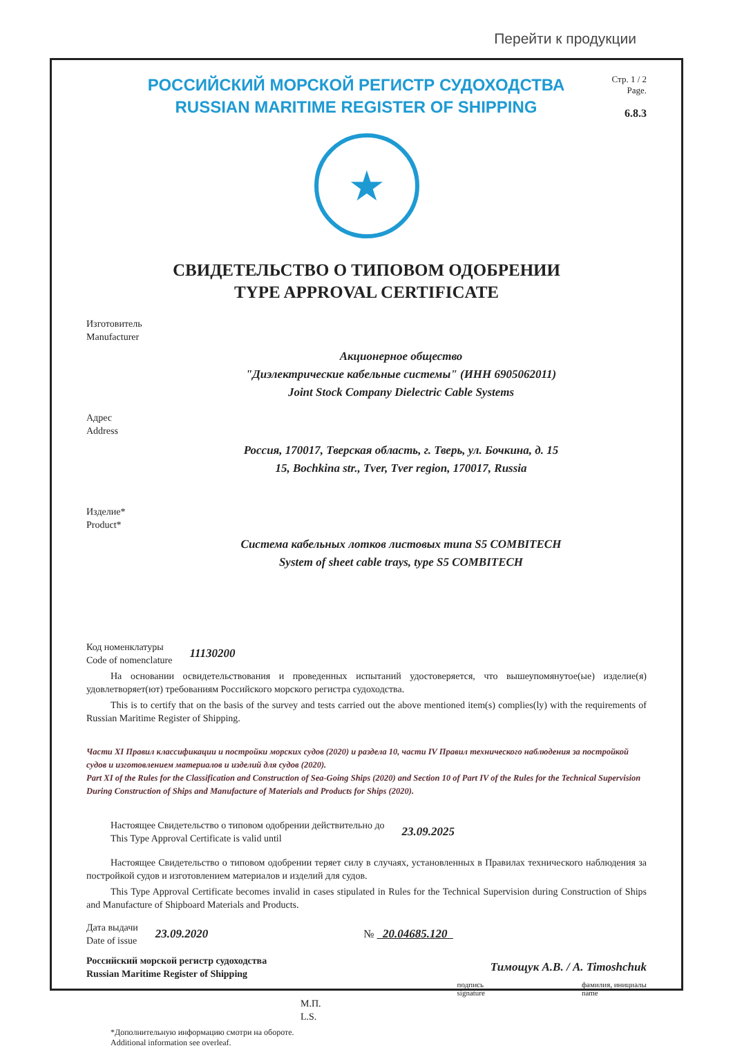Перейти к продукции
РОССИЙСКИЙ МОРСКОЙ РЕГИСТР СУДОХОДСТВА
RUSSIAN MARITIME REGISTER OF SHIPPING
Стр. 1 / 2
Page.
6.8.3
★
СВИДЕТЕЛЬСТВО О ТИПОВОМ ОДОБРЕНИИ
TYPE APPROVAL CERTIFICATE
Изготовитель
Manufacturer
Акционерное общество
"Диэлектрические кабельные системы" (ИНН 6905062011)
Joint Stock Company Dielectric Cable Systems
Адрес
Address
Россия, 170017, Тверская область, г. Тверь, ул. Бочкина, д. 15
15, Bochkina str., Tver, Tver region, 170017, Russia
Изделие*
Product*
Система кабельных лотков листовых типа S5 COMBITECH
System of sheet cable trays, type S5 COMBITECH
Код номенклатуры
Code of nomenclature
11130200
На основании освидетельствования и проведенных испытаний удостоверяется, что вышеупомянутое(ые) изделие(я) удовлетворяет(ют) требованиям Российского морского регистра судоходства.
This is to certify that on the basis of the survey and tests carried out the above mentioned item(s) complies(ly) with the requirements of Russian Maritime Register of Shipping.
Части XI Правил классификации и постройки морских судов (2020) и раздела 10, части IV Правил технического наблюдения за постройкой судов и изготовлением материалов и изделий для судов (2020).
Part XI of the Rules for the Classification and Construction of Sea-Going Ships (2020) and Section 10 of Part IV of the Rules for the Technical Supervision During Construction of Ships and Manufacture of Materials and Products for Ships (2020).
Настоящее Свидетельство о типовом одобрении действительно до
This Type Approval Certificate is valid until
23.09.2025
Настоящее Свидетельство о типовом одобрении теряет силу в случаях, установленных в Правилах технического наблюдения за постройкой судов и изготовлением материалов и изделий для судов.
This Type Approval Certificate becomes invalid in cases stipulated in Rules for the Technical Supervision during Construction of Ships and Manufacture of Shipboard Materials and Products.
Дата выдачи
Date of issue
23.09.2020 № 20.04685.120
Российский морской регистр судоходства
Russian Maritime Register of Shipping
Тимощук А.В. / A. Timoshchuk
подпись
signature фамилия, инициалы
name
М.П.
L.S.
*Дополнительную информацию смотри на обороте.
Additional information see overleaf.